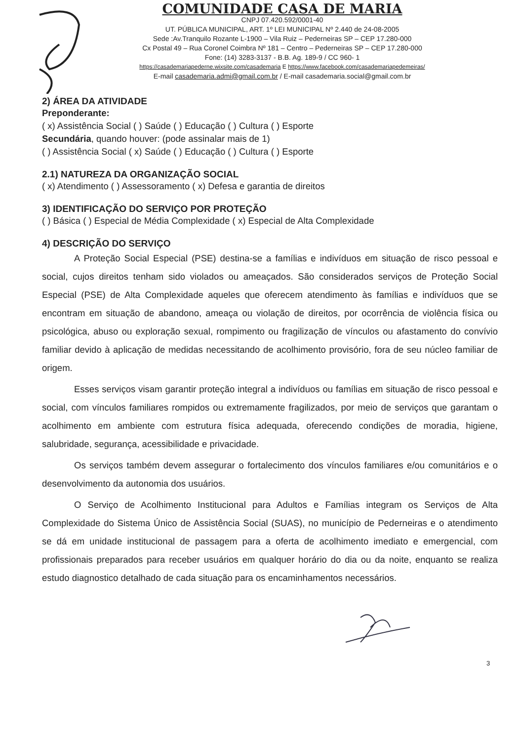COMUNIDADE CASA DE MARIA
CNPJ 07.420.592/0001-40
UT. PÚBLICA MUNICIPAL, ART. 1º LEI MUNICIPAL Nº 2.440 de 24-08-2005
Sede :Av.Tranquilo Rozante L-1900 – Vila Ruiz – Pederneiras SP – CEP 17.280-000
Cx Postal 49 – Rua Coronel Coimbra Nº 181 – Centro – Pederneiras SP – CEP 17.280-000
Fone: (14) 3283-3137 - B.B. Ag. 189-9 / CC 960- 1
https://casademariapederne.wixsite.com/casademaria E https://www.facebook.com/casademariapedemeiras/
E-mail casademaria.admi@gmail.com.br / E-mail casademaria.social@gmail.com.br
2) ÁREA DA ATIVIDADE
Preponderante:
( x) Assistência Social ( ) Saúde ( ) Educação ( ) Cultura ( ) Esporte
Secundária, quando houver: (pode assinalar mais de 1)
( ) Assistência Social ( x) Saúde ( ) Educação ( ) Cultura ( ) Esporte
2.1) NATUREZA DA ORGANIZAÇÃO SOCIAL
( x) Atendimento ( ) Assessoramento ( x) Defesa e garantia de direitos
3) IDENTIFICAÇÃO DO SERVIÇO POR PROTEÇÃO
( ) Básica ( ) Especial de Média Complexidade ( x) Especial de Alta Complexidade
4) DESCRIÇÃO DO SERVIÇO
A Proteção Social Especial (PSE) destina-se a famílias e indivíduos em situação de risco pessoal e social, cujos direitos tenham sido violados ou ameaçados. São considerados serviços de Proteção Social Especial (PSE) de Alta Complexidade aqueles que oferecem atendimento às famílias e indivíduos que se encontram em situação de abandono, ameaça ou violação de direitos, por ocorrência de violência física ou psicológica, abuso ou exploração sexual, rompimento ou fragilização de vínculos ou afastamento do convívio familiar devido à aplicação de medidas necessitando de acolhimento provisório, fora de seu núcleo familiar de origem.
Esses serviços visam garantir proteção integral a indivíduos ou famílias em situação de risco pessoal e social, com vínculos familiares rompidos ou extremamente fragilizados, por meio de serviços que garantam o acolhimento em ambiente com estrutura física adequada, oferecendo condições de moradia, higiene, salubridade, segurança, acessibilidade e privacidade.
Os serviços também devem assegurar o fortalecimento dos vínculos familiares e/ou comunitários e o desenvolvimento da autonomia dos usuários.
O Serviço de Acolhimento Institucional para Adultos e Famílias integram os Serviços de Alta Complexidade do Sistema Único de Assistência Social (SUAS), no município de Pederneiras e o atendimento se dá em unidade institucional de passagem para a oferta de acolhimento imediato e emergencial, com profissionais preparados para receber usuários em qualquer horário do dia ou da noite, enquanto se realiza estudo diagnostico detalhado de cada situação para os encaminhamentos necessários.
3